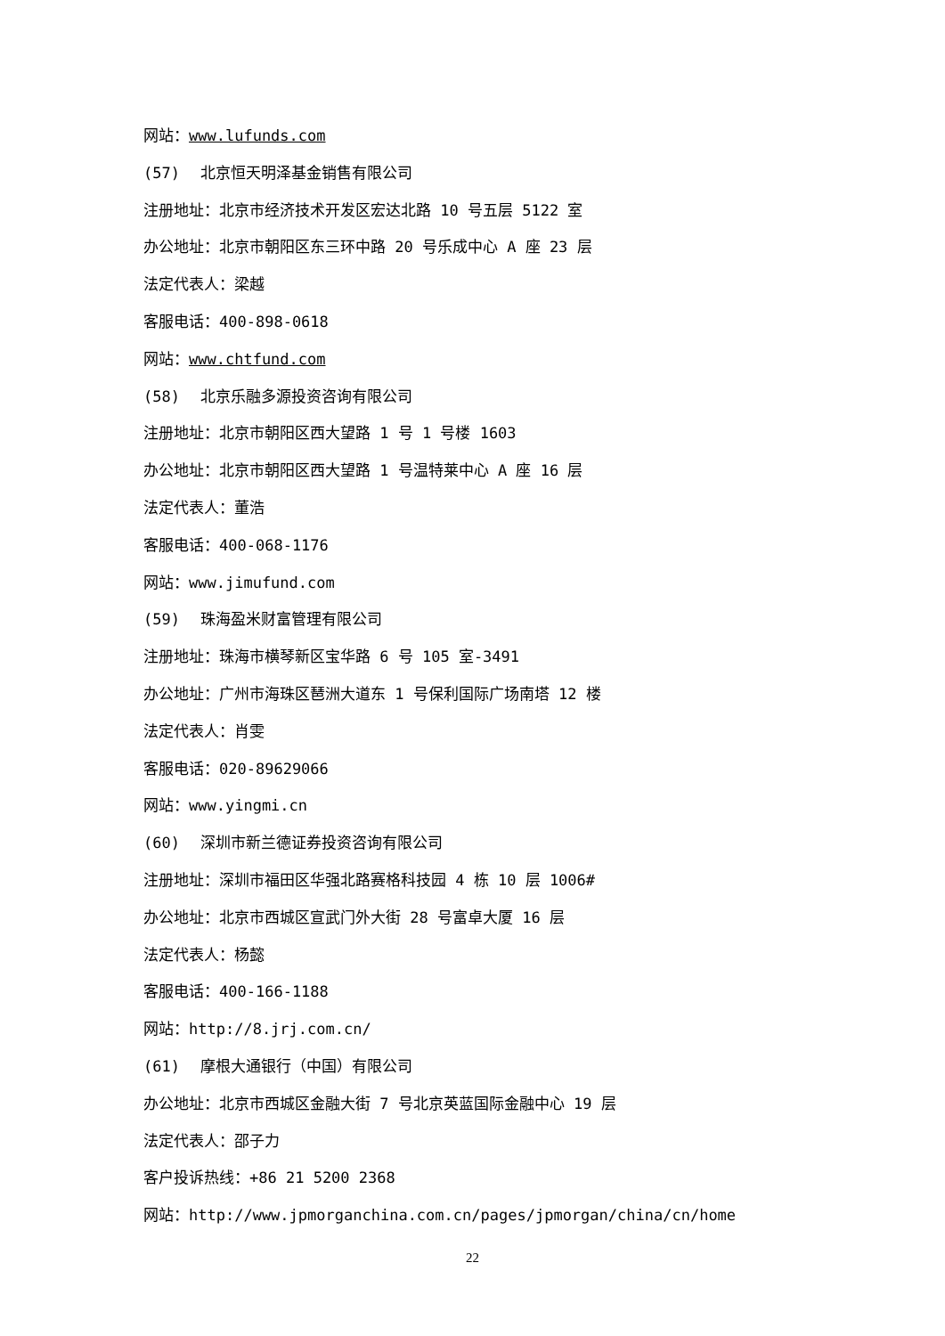网站：www.lufunds.com
(57) 北京恒天明泽基金销售有限公司
注册地址：北京市经济技术开发区宏达北路 10 号五层 5122 室
办公地址：北京市朝阳区东三环中路 20 号乐成中心 A 座 23 层
法定代表人：梁越
客服电话：400-898-0618
网站：www.chtfund.com
(58) 北京乐融多源投资咨询有限公司
注册地址：北京市朝阳区西大望路 1 号 1 号楼 1603
办公地址：北京市朝阳区西大望路 1 号温特莱中心 A 座 16 层
法定代表人：董浩
客服电话：400-068-1176
网站：www.jimufund.com
(59) 珠海盈米财富管理有限公司
注册地址：珠海市横琴新区宝华路 6 号 105 室-3491
办公地址：广州市海珠区琶洲大道东 1 号保利国际广场南塔 12 楼
法定代表人：肖雯
客服电话：020-89629066
网站：www.yingmi.cn
(60) 深圳市新兰德证券投资咨询有限公司
注册地址：深圳市福田区华强北路赛格科技园 4 栋 10 层 1006#
办公地址：北京市西城区宣武门外大街 28 号富卓大厦 16 层
法定代表人：杨懿
客服电话：400-166-1188
网站：http://8.jrj.com.cn/
(61) 摩根大通银行（中国）有限公司
办公地址：北京市西城区金融大街 7 号北京英蓝国际金融中心 19 层
法定代表人：邵子力
客户投诉热线：+86 21 5200 2368
网站：http://www.jpmorganchina.com.cn/pages/jpmorgan/china/cn/home
22